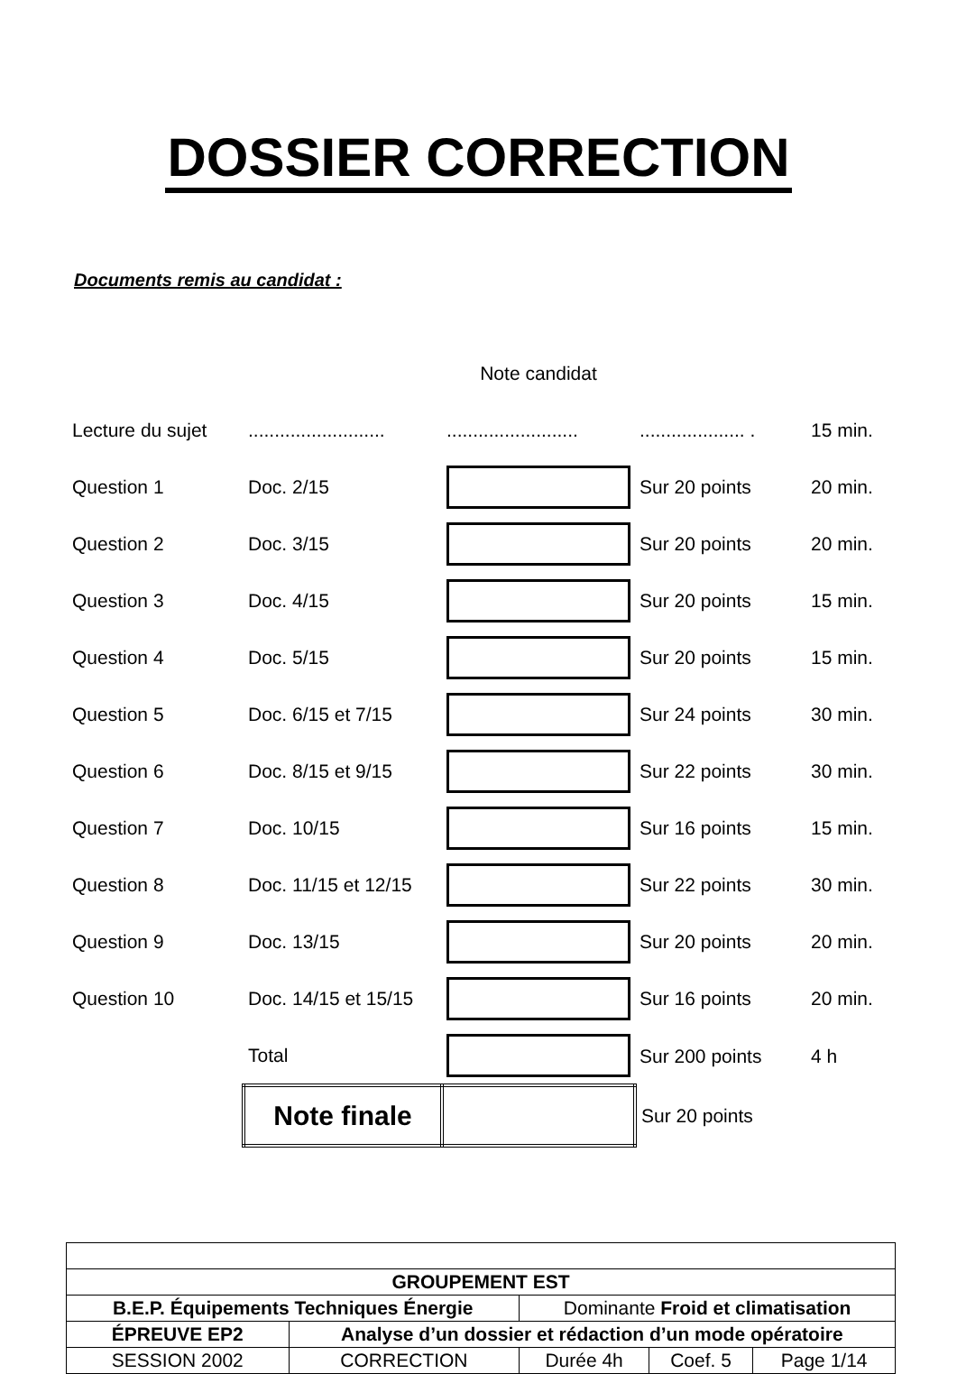DOSSIER CORRECTION
Documents remis au candidat :
| | | Note candidat | | |
| Lecture du sujet | .......................... | ......................... | .................... . | 15 min. |
| Question 1 | Doc. 2/15 | | Sur 20 points | 20 min. |
| Question 2 | Doc. 3/15 | | Sur 20 points | 20 min. |
| Question 3 | Doc. 4/15 | | Sur 20 points | 15 min. |
| Question 4 | Doc. 5/15 | | Sur 20 points | 15 min. |
| Question 5 | Doc. 6/15 et 7/15 | | Sur 24 points | 30 min. |
| Question 6 | Doc. 8/15 et 9/15 | | Sur 22 points | 30 min. |
| Question 7 | Doc. 10/15 | | Sur 16 points | 15 min. |
| Question 8 | Doc. 11/15 et 12/15 | | Sur 22 points | 30 min. |
| Question 9 | Doc. 13/15 | | Sur 20 points | 20 min. |
| Question 10 | Doc. 14/15 et 15/15 | | Sur 16 points | 20 min. |
| | Total | | Sur 200 points | 4 h |
| | Note finale | | Sur 20 points | |
| GROUPEMENT EST | | | | |
| B.E.P. Équipements Techniques Énergie | | Dominante Froid et climatisation | | |
| ÉPREUVE EP2 | Analyse d’un dossier et rédaction d’un mode opératoire | | | |
| SESSION 2002 | CORRECTION | Durée 4h | Coef. 5 | Page 1/14 |